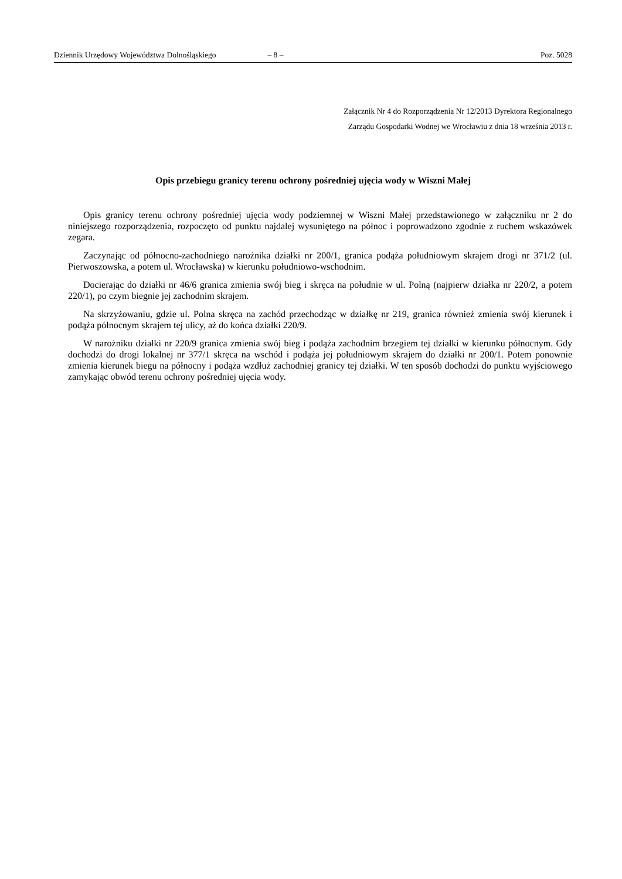Dziennik Urzędowy Województwa Dolnośląskiego – 8 – Poz. 5028
Załącznik Nr 4 do Rozporządzenia Nr 12/2013 Dyrektora Regionalnego
Zarządu Gospodarki Wodnej we Wrocławiu z dnia 18 września 2013 r.
Opis przebiegu granicy terenu ochrony pośredniej ujęcia wody w Wiszni Małej
Opis granicy terenu ochrony pośredniej ujęcia wody podziemnej w Wiszni Małej przedstawionego w załączniku nr 2 do niniejszego rozporządzenia, rozpoczęto od punktu najdalej wysuniętego na północ i poprowadzono zgodnie z ruchem wskazówek zegara.
Zaczynając od północno-zachodniego narożnika działki nr 200/1, granica podąża południowym skrajem drogi nr 371/2 (ul. Pierwoszowska, a potem ul. Wrocławska) w kierunku południowo-wschodnim.
Docierając do działki nr 46/6 granica zmienia swój bieg i skręca na południe w ul. Polną (najpierw działka nr 220/2, a potem 220/1), po czym biegnie jej zachodnim skrajem.
Na skrzyżowaniu, gdzie ul. Polna skręca na zachód przechodząc w działkę nr 219, granica również zmienia swój kierunek i podąża północnym skrajem tej ulicy, aż do końca działki 220/9.
W narożniku działki nr 220/9 granica zmienia swój bieg i podąża zachodnim brzegiem tej działki w kierunku północnym. Gdy dochodzi do drogi lokalnej nr 377/1 skręca na wschód i podąża jej południowym skrajem do działki nr 200/1. Potem ponownie zmienia kierunek biegu na północny i podąża wzdłuż zachodniej granicy tej działki. W ten sposób dochodzi do punktu wyjściowego zamykając obwód terenu ochrony pośredniej ujęcia wody.